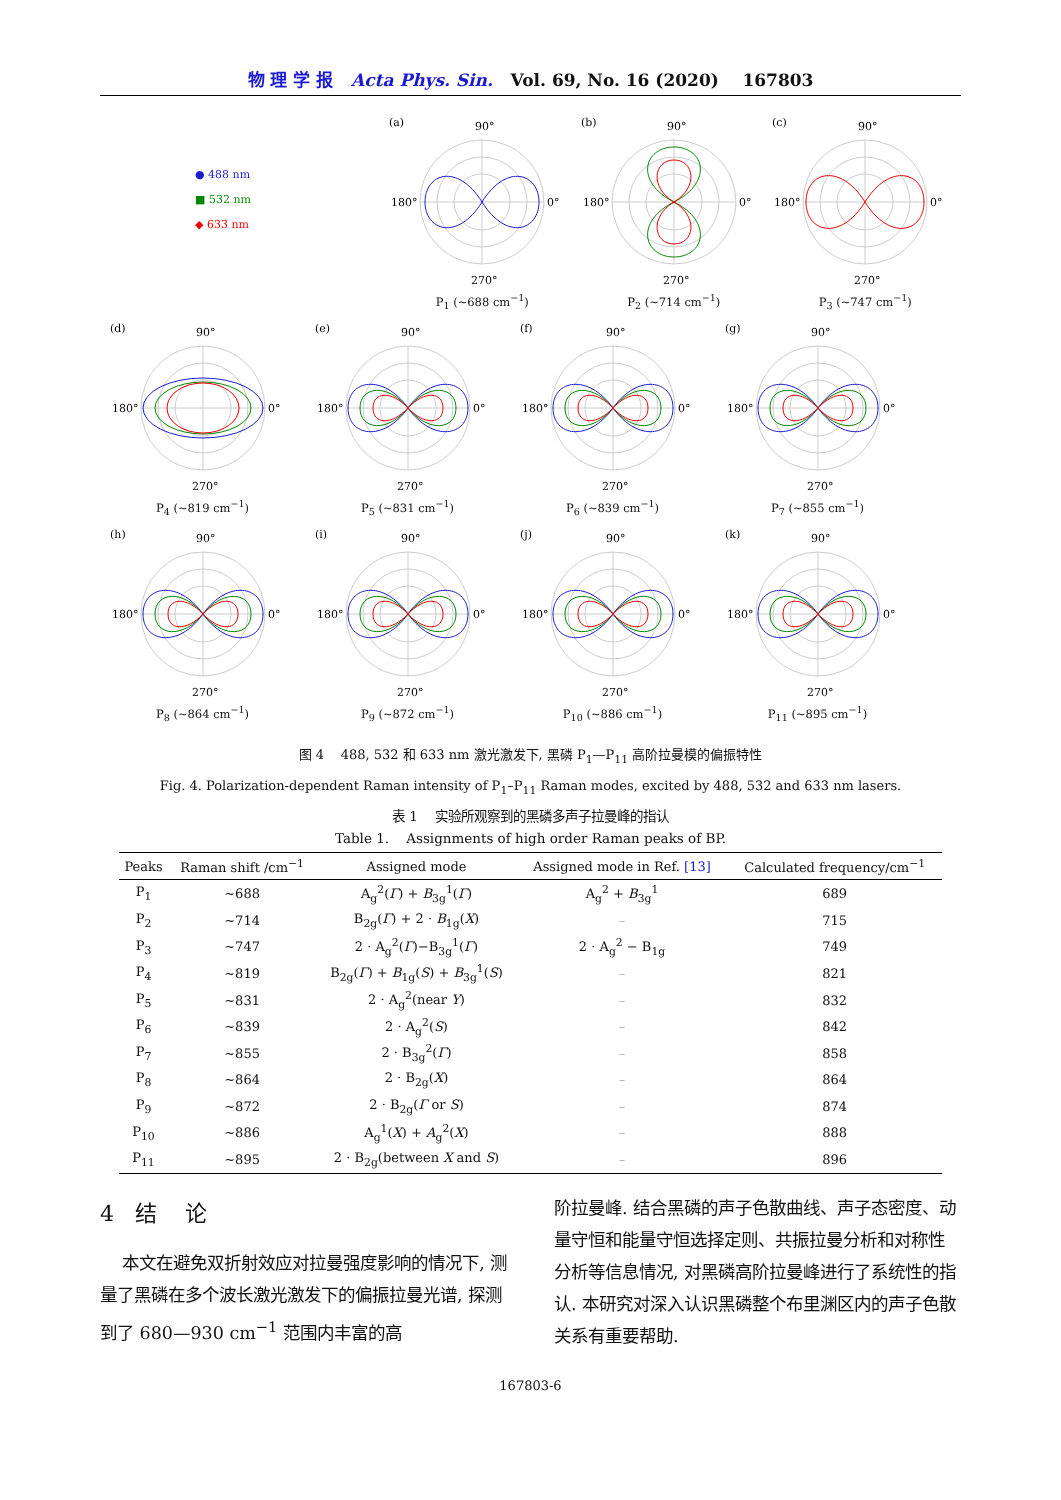物 理 学 报 Acta Phys. Sin. Vol. 69, No. 16 (2020) 167803
● 488 nm
■ 532 nm
◆ 633 nm
(a)
90°
0°
180°
270°
P<sub>1</sub> (~688 cm<sup>−1</sup>)
(b)
90°
0°
180°
270°
P<sub>2</sub> (~714 cm<sup>−1</sup>)
(c)
90°
0°
180°
270°
P<sub>3</sub> (~747 cm<sup>−1</sup>)
(d)
90°
0°
180°
270°
P<sub>4</sub> (~819 cm<sup>−1</sup>)
(e)
90°
0°
180°
270°
P<sub>5</sub> (~831 cm<sup>−1</sup>)
(f)
90°
0°
180°
270°
P<sub>6</sub> (~839 cm<sup>−1</sup>)
(g)
90°
0°
180°
270°
P<sub>7</sub> (~855 cm<sup>−1</sup>)
(h)
90°
0°
180°
270°
P<sub>8</sub> (~864 cm<sup>−1</sup>)
(i)
90°
0°
180°
270°
P<sub>9</sub> (~872 cm<sup>−1</sup>)
(j)
90°
0°
180°
270°
P<sub>10</sub> (~886 cm<sup>−1</sup>)
(k)
90°
0°
180°
270°
P<sub>11</sub> (~895 cm<sup>−1</sup>)
图 4 488, 532 和 633 nm 激光激发下, 黑磷 P<sub>1</sub>—P<sub>11</sub> 高阶拉曼模的偏振特性
Fig. 4. Polarization-dependent Raman intensity of P<sub>1</sub>–P<sub>11</sub> Raman modes, excited by 488, 532 and 633 nm lasers.
表 1 实验所观察到的黑磷多声子拉曼峰的指认
Table 1. Assignments of high order Raman peaks of BP.
| Peaks | Raman shift /cm<sup>−1</sup> | Assigned mode | Assigned mode in Ref. [13] | Calculated frequency/cm<sup>−1</sup> |
| --- | --- | --- | --- | --- |
| P<sub>1</sub> | ~688 | A<sub>g</sub><sup>2</sup>( Γ ) + B<sub>3g</sub><sup>1</sup>( Γ ) | A<sub>g</sub><sup>2</sup> + B<sub>3g</sub><sup>1</sup> | 689 |
| P<sub>2</sub> | ~714 | B<sub>2g</sub>( Γ ) + 2 · B<sub>1g</sub>( X ) | – | 715 |
| P<sub>3</sub> | ~747 | 2 · A<sub>g</sub><sup>2</sup>( Γ )−B<sub>3g</sub><sup>1</sup>( Γ ) | 2 · A<sub>g</sub><sup>2</sup> − B<sub>1g</sub> | 749 |
| P<sub>4</sub> | ~819 | B<sub>2g</sub>( Γ ) + B<sub>1g</sub>( S ) + B<sub>3g</sub><sup>1</sup>( S ) | – | 821 |
| P<sub>5</sub> | ~831 | 2 · A<sub>g</sub><sup>2</sup>(near Y ) | – | 832 |
| P<sub>6</sub> | ~839 | 2 · A<sub>g</sub><sup>2</sup>( S ) | – | 842 |
| P<sub>7</sub> | ~855 | 2 · B<sub>3g</sub><sup>2</sup>( Γ ) | – | 858 |
| P<sub>8</sub> | ~864 | 2 · B<sub>2g</sub>( X ) | – | 864 |
| P<sub>9</sub> | ~872 | 2 · B<sub>2g</sub>( Γ or S ) | – | 874 |
| P<sub>10</sub> | ~886 | A<sub>g</sub><sup>1</sup>( X ) + A<sub>g</sub><sup>2</sup>( X ) | – | 888 |
| P<sub>11</sub> | ~895 | 2 · B<sub>2g</sub>(between X and S ) | – | 896 |
4 结 论
本文在避免双折射效应对拉曼强度影响的情况下, 测量了黑磷在多个波长激光激发下的偏振拉曼光谱, 探测到了 680—930 cm<sup>−1</sup> 范围内丰富的高
阶拉曼峰. 结合黑磷的声子色散曲线、声子态密度、动量守恒和能量守恒选择定则、共振拉曼分析和对称性分析等信息情况, 对黑磷高阶拉曼峰进行了系统性的指认. 本研究对深入认识黑磷整个布里渊区内的声子色散关系有重要帮助.
167803-6